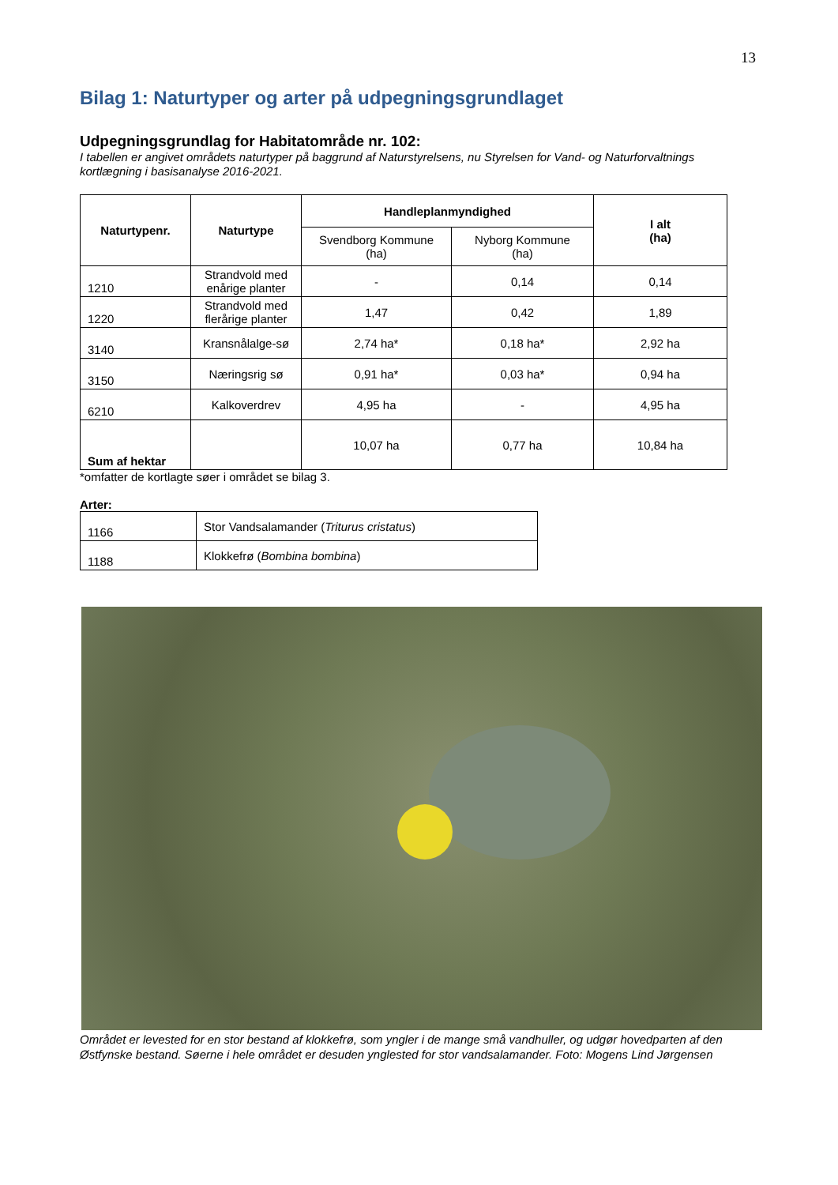13
Bilag 1: Naturtyper og arter på udpegningsgrundlaget
Udpegningsgrundlag for Habitatområde nr. 102:
I tabellen er angivet områdets naturtyper på baggrund af Naturstyrelsens, nu Styrelsen for Vand- og Naturforvaltnings kortlægning i basisanalyse 2016-2021.
| Naturtypenr. | Naturtype | Handleplanmyndighed | | I alt (ha) |
| --- | --- | --- | --- | --- |
| | | Svendborg Kommune (ha) | Nyborg Kommune (ha) | |
| 1210 | Strandvold med enårige planter | - | 0,14 | 0,14 |
| 1220 | Strandvold med flerårige planter | 1,47 | 0,42 | 1,89 |
| 3140 | Kransnålalge-sø | 2,74 ha* | 0,18 ha* | 2,92 ha |
| 3150 | Næringsrig sø | 0,91 ha* | 0,03 ha* | 0,94 ha |
| 6210 | Kalkoverdrev | 4,95 ha | - | 4,95 ha |
| Sum af hektar | | 10,07 ha | 0,77 ha | 10,84 ha |
*omfatter de kortlagte søer i området se bilag 3.
Arter:
| 1166 | Stor Vandsalamander ( Triturus cristatus ) |
| 1188 | Klokkefrø ( Bombina bombina ) |
Området er levested for en stor bestand af klokkefrø, som yngler i de mange små vandhuller, og udgør hovedparten af den Østfynske bestand. Søerne i hele området er desuden ynglested for stor vandsalamander. Foto: Mogens Lind Jørgensen